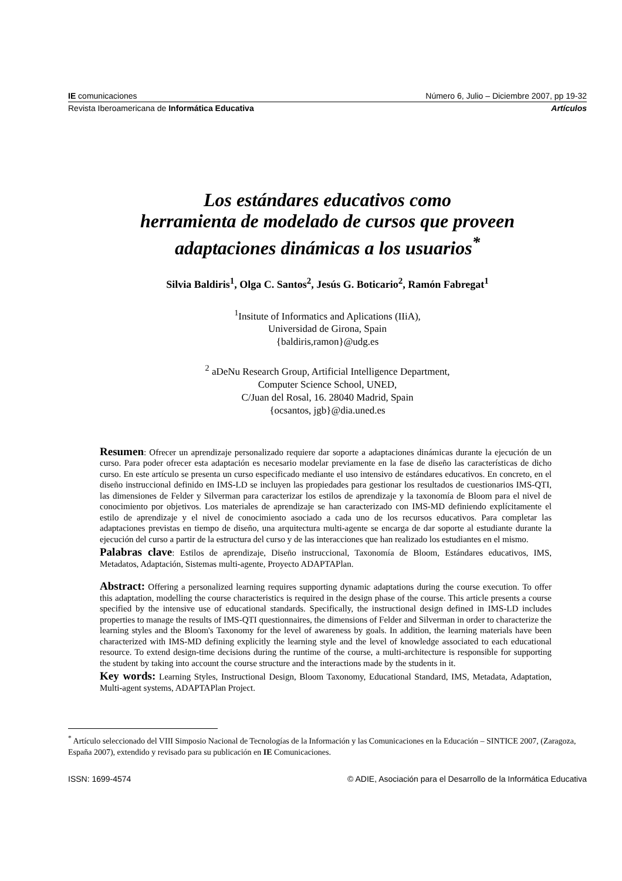IE comunicaciones Número 6, Julio – Diciembre 2007, pp 19-32
Revista Iberoamericana de Informática Educativa Artículos
Los estándares educativos como
herramienta de modelado de cursos que proveen
adaptaciones dinámicas a los usuarios<sup>*</sup>
Silvia Baldiris<sup>1</sup>, Olga C. Santos<sup>2</sup>, Jesús G. Boticario<sup>2</sup>, Ramón Fabregat<sup>1</sup>
<sup>1</sup> Insitute of Informatics and Aplications (IIiA),
Universidad de Girona, Spain
{baldiris,ramon}@udg.es
<sup>2</sup> aDeNu Research Group, Artificial Intelligence Department,
Computer Science School, UNED,
C/Juan del Rosal, 16. 28040 Madrid, Spain
{ocsantos, jgb}@dia.uned.es
Resumen: Ofrecer un aprendizaje personalizado requiere dar soporte a adaptaciones dinámicas durante la ejecución de un curso. Para poder ofrecer esta adaptación es necesario modelar previamente en la fase de diseño las características de dicho curso. En este artículo se presenta un curso especificado mediante el uso intensivo de estándares educativos. En concreto, en el diseño instruccional definido en IMS-LD se incluyen las propiedades para gestionar los resultados de cuestionarios IMS-QTI, las dimensiones de Felder y Silverman para caracterizar los estilos de aprendizaje y la taxonomía de Bloom para el nivel de conocimiento por objetivos. Los materiales de aprendizaje se han caracterizado con IMS-MD definiendo explícitamente el estilo de aprendizaje y el nivel de conocimiento asociado a cada uno de los recursos educativos. Para completar las adaptaciones previstas en tiempo de diseño, una arquitectura multi-agente se encarga de dar soporte al estudiante durante la ejecución del curso a partir de la estructura del curso y de las interacciones que han realizado los estudiantes en el mismo.
Palabras clave: Estilos de aprendizaje, Diseño instruccional, Taxonomía de Bloom, Estándares educativos, IMS, Metadatos, Adaptación, Sistemas multi-agente, Proyecto ADAPTAPlan.
Abstract: Offering a personalized learning requires supporting dynamic adaptations during the course execution. To offer this adaptation, modelling the course characteristics is required in the design phase of the course. This article presents a course specified by the intensive use of educational standards. Specifically, the instructional design defined in IMS-LD includes properties to manage the results of IMS-QTI questionnaires, the dimensions of Felder and Silverman in order to characterize the learning styles and the Bloom's Taxonomy for the level of awareness by goals. In addition, the learning materials have been characterized with IMS-MD defining explicitly the learning style and the level of knowledge associated to each educational resource. To extend design-time decisions during the runtime of the course, a multi-architecture is responsible for supporting the student by taking into account the course structure and the interactions made by the students in it.
Key words: Learning Styles, Instructional Design, Bloom Taxonomy, Educational Standard, IMS, Metadata, Adaptation, Multi-agent systems, ADAPTAPlan Project.
<sup>*</sup> Artículo seleccionado del VIII Simposio Nacional de Tecnologías de la Información y las Comunicaciones en la Educación – SINTICE 2007, (Zaragoza, España 2007), extendido y revisado para su publicación en IE Comunicaciones.
ISSN: 1699-4574 © ADIE, Asociación para el Desarrollo de la Informática Educativa